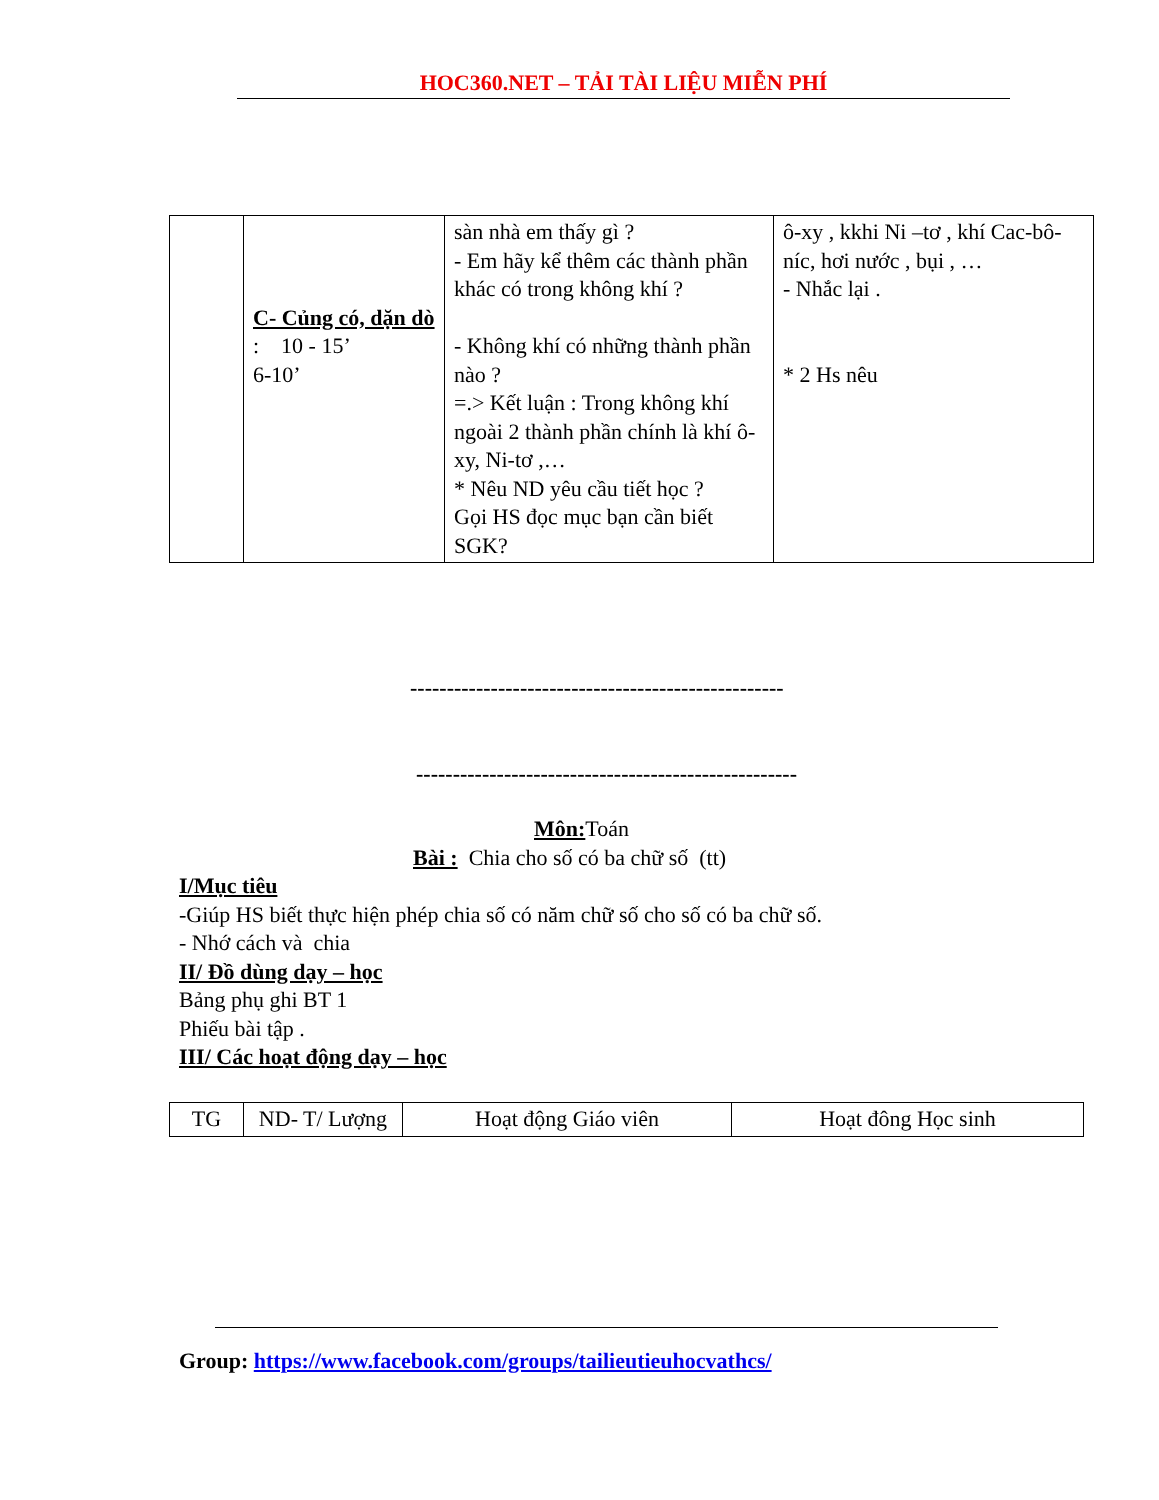HOC360.NET – TẢI TÀI LIỆU MIỄN PHÍ
| | C- Củng có, dặn dò : 10 - 15’ 6-10’ | sàn nhà em thấy gì ? - Em hãy kể thêm các thành phần khác có trong không khí ? - Không khí có những thành phần nào ? =.> Kết luận : Trong không khí ngoài 2 thành phần chính là khí ô-xy, Ni-tơ ,… * Nêu ND yêu cầu tiết học ? Gọi HS đọc mục bạn cần biết SGK? | ô-xy , kkhi Ni –tơ , khí Cac-bô-níc, hơi nước , bụi , … - Nhắc lại . * 2 Hs nêu |
---------------------------------------------------
----------------------------------------------------
Môn: Toán
Bài : Chia cho số có ba chữ số (tt)
I/Mục tiêu
-Giúp HS biết thực hiện phép chia số có năm chữ số cho số có ba chữ số.
- Nhớ cách và chia
II/ Đồ dùng dạy – học
Bảng phụ ghi BT 1
Phiếu bài tập .
III/ Các hoạt động dạy – học
| TG | ND- T/ Lượng | Hoạt động Giáo viên | Hoạt đông Học sinh |
Group: https://www.facebook.com/groups/tailieutieuhocvathcs/